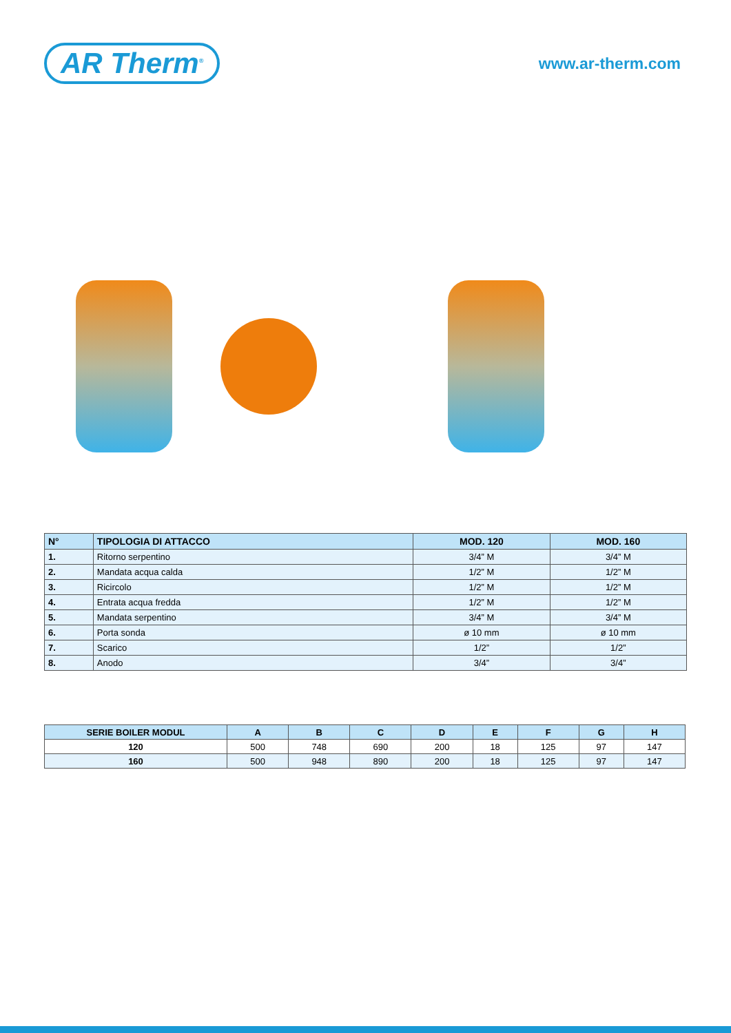AR Therm<sup>®</sup>
www.ar-therm.com
| N° | TIPOLOGIA DI ATTACCO | MOD. 120 | MOD. 160 |
| --- | --- | --- | --- |
| 1. | Ritorno serpentino | 3/4” M | 3/4” M |
| 2. | Mandata acqua calda | 1/2” M | 1/2” M |
| 3. | Ricircolo | 1/2” M | 1/2” M |
| 4. | Entrata acqua fredda | 1/2” M | 1/2” M |
| 5. | Mandata serpentino | 3/4” M | 3/4” M |
| 6. | Porta sonda | ø 10 mm | ø 10 mm |
| 7. | Scarico | 1/2” | 1/2” |
| 8. | Anodo | 3/4” | 3/4” |
| SERIE BOILER MODUL | A | B | C | D | E | F | G | H |
| --- | --- | --- | --- | --- | --- | --- | --- | --- |
| 120 | 500 | 748 | 690 | 200 | 18 | 125 | 97 | 147 |
| 160 | 500 | 948 | 890 | 200 | 18 | 125 | 97 | 147 |